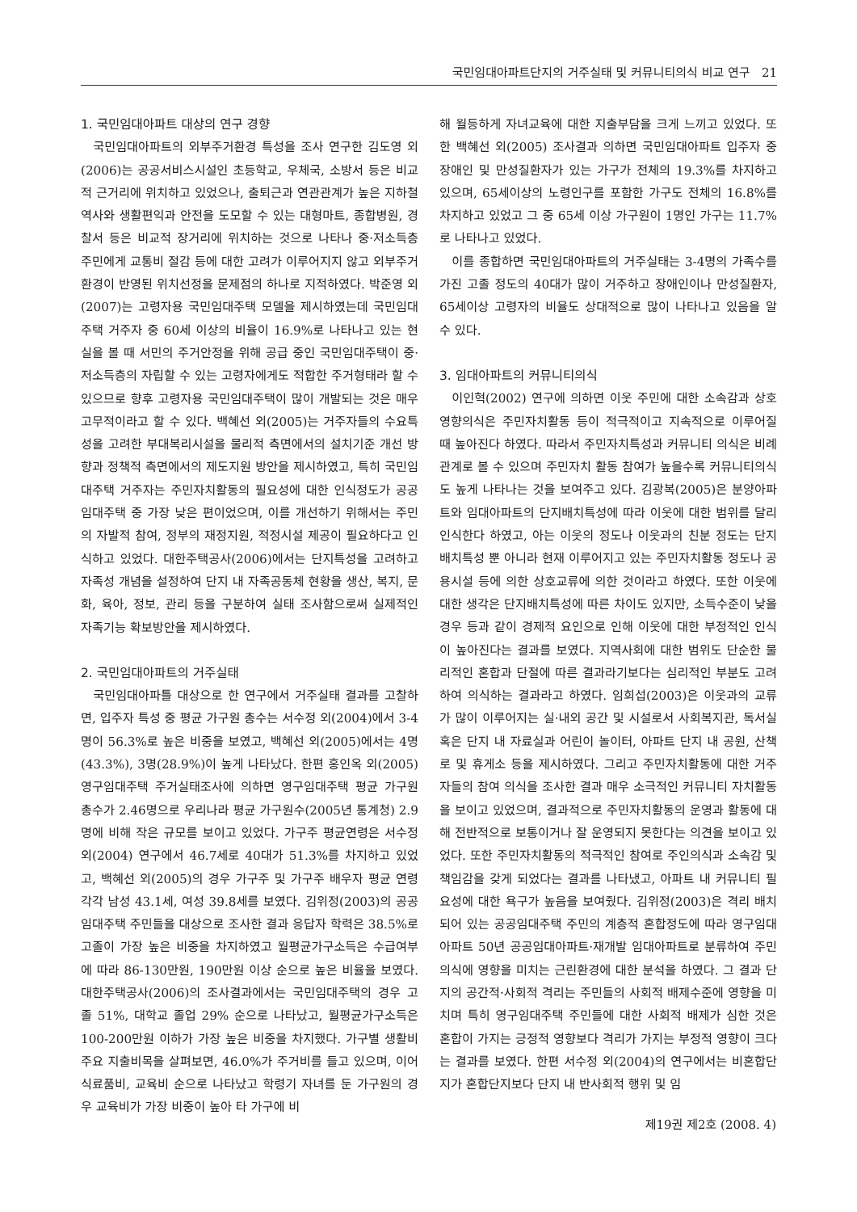국민임대아파트단지의 거주실태 및 커뮤니티의식 비교 연구 21
1. 국민임대아파트 대상의 연구 경향
국민임대아파트의 외부주거환경 특성을 조사 연구한 김도영 외(2006)는 공공서비스시설인 초등학교, 우체국, 소방서 등은 비교적 근거리에 위치하고 있었으나, 출퇴근과 연관관계가 높은 지하철 역사와 생활편익과 안전을 도모할 수 있는 대형마트, 종합병원, 경찰서 등은 비교적 장거리에 위치하는 것으로 나타나 중·저소득층 주민에게 교통비 절감 등에 대한 고려가 이루어지지 않고 외부주거환경이 반영된 위치선정을 문제점의 하나로 지적하였다. 박준영 외(2007)는 고령자용 국민임대주택 모델을 제시하였는데 국민임대주택 거주자 중 60세 이상의 비율이 16.9%로 나타나고 있는 현실을 볼 때 서민의 주거안정을 위해 공급 중인 국민임대주택이 중·저소득층의 자립할 수 있는 고령자에게도 적합한 주거형태라 할 수 있으므로 향후 고령자용 국민임대주택이 많이 개발되는 것은 매우 고무적이라고 할 수 있다. 백혜선 외(2005)는 거주자들의 수요특성을 고려한 부대복리시설을 물리적 측면에서의 설치기준 개선 방향과 정책적 측면에서의 제도지원 방안을 제시하였고, 특히 국민임대주택 거주자는 주민자치활동의 필요성에 대한 인식정도가 공공임대주택 중 가장 낮은 편이었으며, 이를 개선하기 위해서는 주민의 자발적 참여, 정부의 재정지원, 적정시설 제공이 필요하다고 인식하고 있었다. 대한주택공사(2006)에서는 단지특성을 고려하고 자족성 개념을 설정하여 단지 내 자족공동체 현황을 생산, 복지, 문화, 육아, 정보, 관리 등을 구분하여 실태 조사함으로써 실제적인 자족기능 확보방안을 제시하였다.
2. 국민임대아파트의 거주실태
국민임대아파틀 대상으로 한 연구에서 거주실태 결과를 고찰하면, 입주자 특성 중 평균 가구원 총수는 서수정 외(2004)에서 3-4명이 56.3%로 높은 비중을 보였고, 백혜선 외(2005)에서는 4명(43.3%), 3명(28.9%)이 높게 나타났다. 한편 홍인옥 외(2005) 영구임대주택 주거실태조사에 의하면 영구임대주택 평균 가구원 총수가 2.46명으로 우리나라 평균 가구원수(2005년 통계청) 2.9명에 비해 작은 규모를 보이고 있었다. 가구주 평균연령은 서수정 외(2004) 연구에서 46.7세로 40대가 51.3%를 차지하고 있었고, 백혜선 외(2005)의 경우 가구주 및 가구주 배우자 평균 연령 각각 남성 43.1세, 여성 39.8세를 보였다. 김위정(2003)의 공공임대주택 주민들을 대상으로 조사한 결과 응답자 학력은 38.5%로 고졸이 가장 높은 비중을 차지하였고 월평균가구소득은 수급여부에 따라 86-130만원, 190만원 이상 순으로 높은 비율을 보였다. 대한주택공사(2006)의 조사결과에서는 국민임대주택의 경우 고졸 51%, 대학교 졸업 29% 순으로 나타났고, 월평균가구소득은 100-200만원 이하가 가장 높은 비중을 차지했다. 가구별 생활비 주요 지출비목을 살펴보면, 46.0%가 주거비를 들고 있으며, 이어 식료품비, 교육비 순으로 나타났고 학령기 자녀를 둔 가구원의 경우 교육비가 가장 비중이 높아 타 가구에 비
해 월등하게 자녀교육에 대한 지출부담을 크게 느끼고 있었다. 또한 백혜선 외(2005) 조사결과 의하면 국민임대아파트 입주자 중 장애인 및 만성질환자가 있는 가구가 전체의 19.3%를 차지하고 있으며, 65세이상의 노령인구를 포함한 가구도 전체의 16.8%를 차지하고 있었고 그 중 65세 이상 가구원이 1명인 가구는 11.7%로 나타나고 있었다.
이를 종합하면 국민임대아파트의 거주실태는 3-4명의 가족수를 가진 고졸 정도의 40대가 많이 거주하고 장애인이나 만성질환자, 65세이상 고령자의 비율도 상대적으로 많이 나타나고 있음을 알 수 있다.
3. 임대아파트의 커뮤니티의식
이인혁(2002) 연구에 의하면 이웃 주민에 대한 소속감과 상호영향의식은 주민자치활동 등이 적극적이고 지속적으로 이루어질 때 높아진다 하였다. 따라서 주민자치특성과 커뮤니티 의식은 비례관계로 볼 수 있으며 주민자치 활동 참여가 높을수록 커뮤니티의식도 높게 나타나는 것을 보여주고 있다. 김광복(2005)은 분양아파트와 임대아파트의 단지배치특성에 따라 이웃에 대한 범위를 달리 인식한다 하였고, 아는 이웃의 정도나 이웃과의 친분 정도는 단지배치특성 뿐 아니라 현재 이루어지고 있는 주민자치활동 정도나 공용시설 등에 의한 상호교류에 의한 것이라고 하였다. 또한 이웃에 대한 생각은 단지배치특성에 따른 차이도 있지만, 소득수준이 낮을 경우 등과 같이 경제적 요인으로 인해 이웃에 대한 부정적인 인식이 높아진다는 결과를 보였다. 지역사회에 대한 범위도 단순한 물리적인 혼합과 단절에 따른 결과라기보다는 심리적인 부분도 고려하여 의식하는 결과라고 하였다. 임희섭(2003)은 이웃과의 교류가 많이 이루어지는 실·내외 공간 및 시설로서 사회복지관, 독서실 혹은 단지 내 자료실과 어린이 놀이터, 아파트 단지 내 공원, 산책로 및 휴게소 등을 제시하였다. 그리고 주민자치활동에 대한 거주자들의 참여 의식을 조사한 결과 매우 소극적인 커뮤니티 자치활동을 보이고 있었으며, 결과적으로 주민자치활동의 운영과 활동에 대해 전반적으로 보통이거나 잘 운영되지 못한다는 의견을 보이고 있었다. 또한 주민자치활동의 적극적인 참여로 주인의식과 소속감 및 책임감을 갖게 되었다는 결과를 나타냈고, 아파트 내 커뮤니티 필요성에 대한 욕구가 높음을 보여줬다. 김위정(2003)은 격리 배치되어 있는 공공임대주택 주민의 계층적 혼합정도에 따라 영구임대아파트 50년 공공임대아파트·재개발 임대아파트로 분류하여 주민의식에 영향을 미치는 근린환경에 대한 분석을 하였다. 그 결과 단지의 공간적·사회적 격리는 주민들의 사회적 배제수준에 영향을 미치며 특히 영구임대주택 주민들에 대한 사회적 배제가 심한 것은 혼합이 가지는 긍정적 영향보다 격리가 가지는 부정적 영향이 크다는 결과를 보였다. 한편 서수정 외(2004)의 연구에서는 비혼합단지가 혼합단지보다 단지 내 반사회적 행위 및 임
제19권 제2호 (2008. 4)